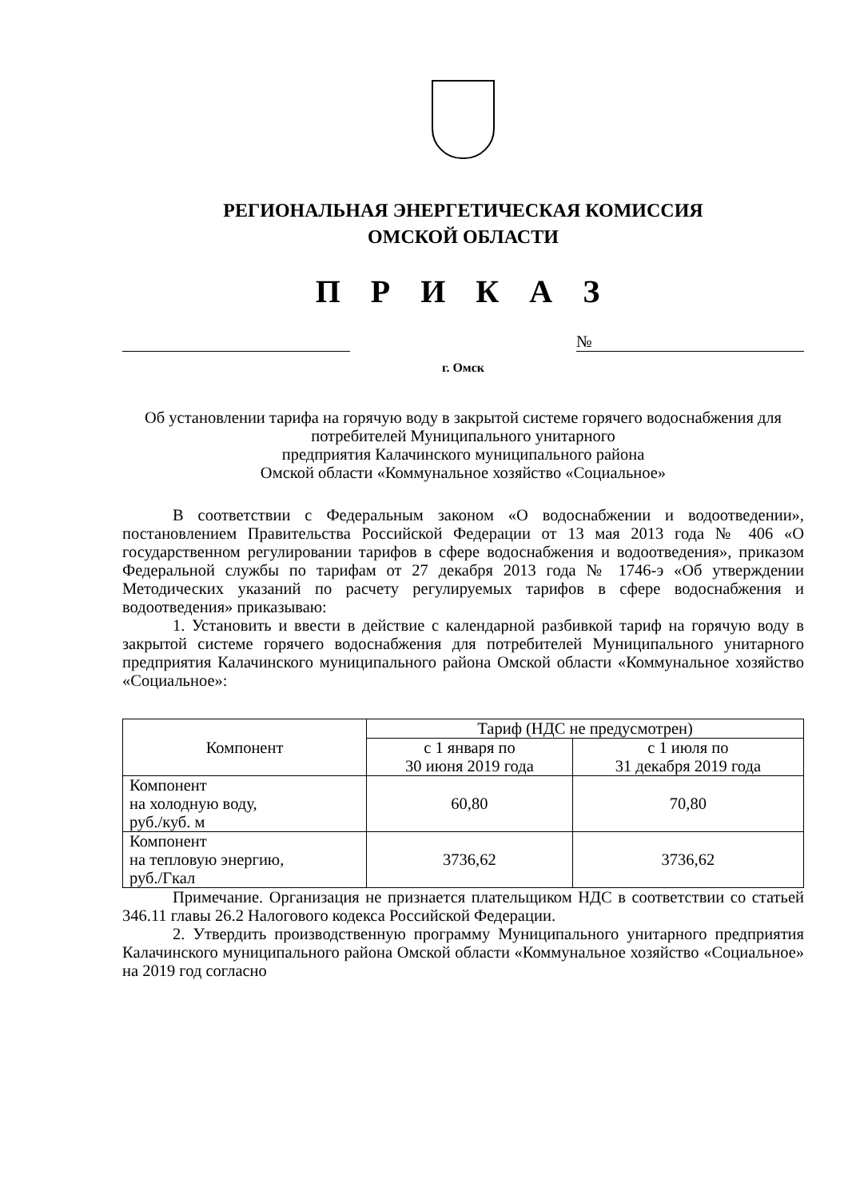РЕГИОНАЛЬНАЯ ЭНЕРГЕТИЧЕСКАЯ КОМИССИЯ
ОМСКОЙ ОБЛАСТИ
П Р И К А З
№
г. Омск
Об установлении тарифа на горячую воду в закрытой системе горячего водоснабжения для потребителей Муниципального унитарного
предприятия Калачинского муниципального района
Омской области «Коммунальное хозяйство «Социальное»
В соответствии с Федеральным законом «О водоснабжении и водоотведении», постановлением Правительства Российской Федерации от 13 мая 2013 года № 406 «О государственном регулировании тарифов в сфере водоснабжения и водоотведения», приказом Федеральной службы по тарифам от 27 декабря 2013 года № 1746-э «Об утверждении Методических указаний по расчету регулируемых тарифов в сфере водоснабжения и водоотведения» приказываю:
1. Установить и ввести в действие с календарной разбивкой тариф на горячую воду в закрытой системе горячего водоснабжения для потребителей Муниципального унитарного предприятия Калачинского муниципального района Омской области «Коммунальное хозяйство «Социальное»:
| Компонент | Тариф (НДС не предусмотрен) | |
| --- | --- | --- |
| | с 1 января по 30 июня 2019 года | с 1 июля по 31 декабря 2019 года |
| Компонент на холодную воду, руб./куб. м | 60,80 | 70,80 |
| Компонент на тепловую энергию, руб./Гкал | 3736,62 | 3736,62 |
Примечание. Организация не признается плательщиком НДС в соответствии со статьей 346.11 главы 26.2 Налогового кодекса Российской Федерации.
2. Утвердить производственную программу Муниципального унитарного предприятия Калачинского муниципального района Омской области «Коммунальное хозяйство «Социальное» на 2019 год согласно